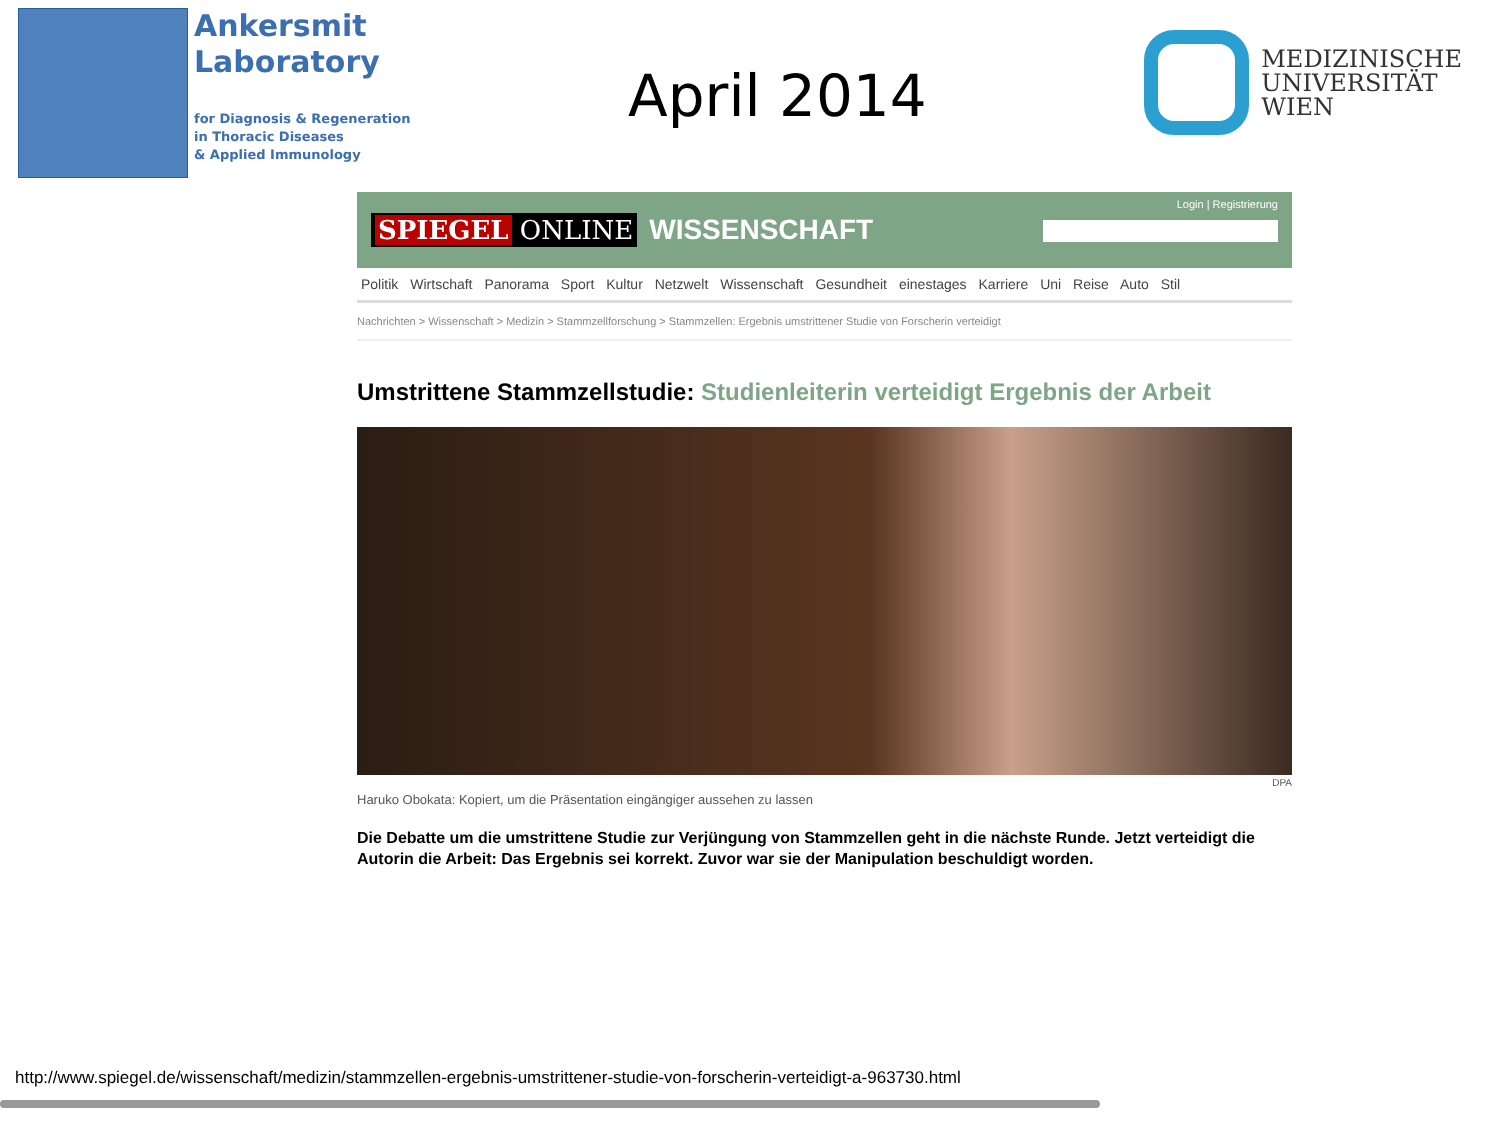Ankersmit
Laboratory
for Diagnosis & Regeneration
in Thoracic Diseases
& Applied Immunology
April 2014
MEDIZINISCHE
UNIVERSITÄT
WIEN
SPIEGEL ONLINE WISSENSCHAFT Login | Registrierung
Politik Wirtschaft Panorama Sport Kultur Netzwelt Wissenschaft Gesundheit einestages Karriere Uni Reise Auto Stil
Nachrichten > Wissenschaft > Medizin > Stammzellforschung > Stammzellen: Ergebnis umstrittener Studie von Forscherin verteidigt
Umstrittene Stammzellstudie: Studienleiterin verteidigt Ergebnis der Arbeit
DPA
Haruko Obokata: Kopiert, um die Präsentation eingängiger aussehen zu lassen
Die Debatte um die umstrittene Studie zur Verjüngung von Stammzellen geht in die nächste Runde. Jetzt verteidigt die Autorin die Arbeit: Das Ergebnis sei korrekt. Zuvor war sie der Manipulation beschuldigt worden.
http://www.spiegel.de/wissenschaft/medizin/stammzellen-ergebnis-umstrittener-studie-von-forscherin-verteidigt-a-963730.html